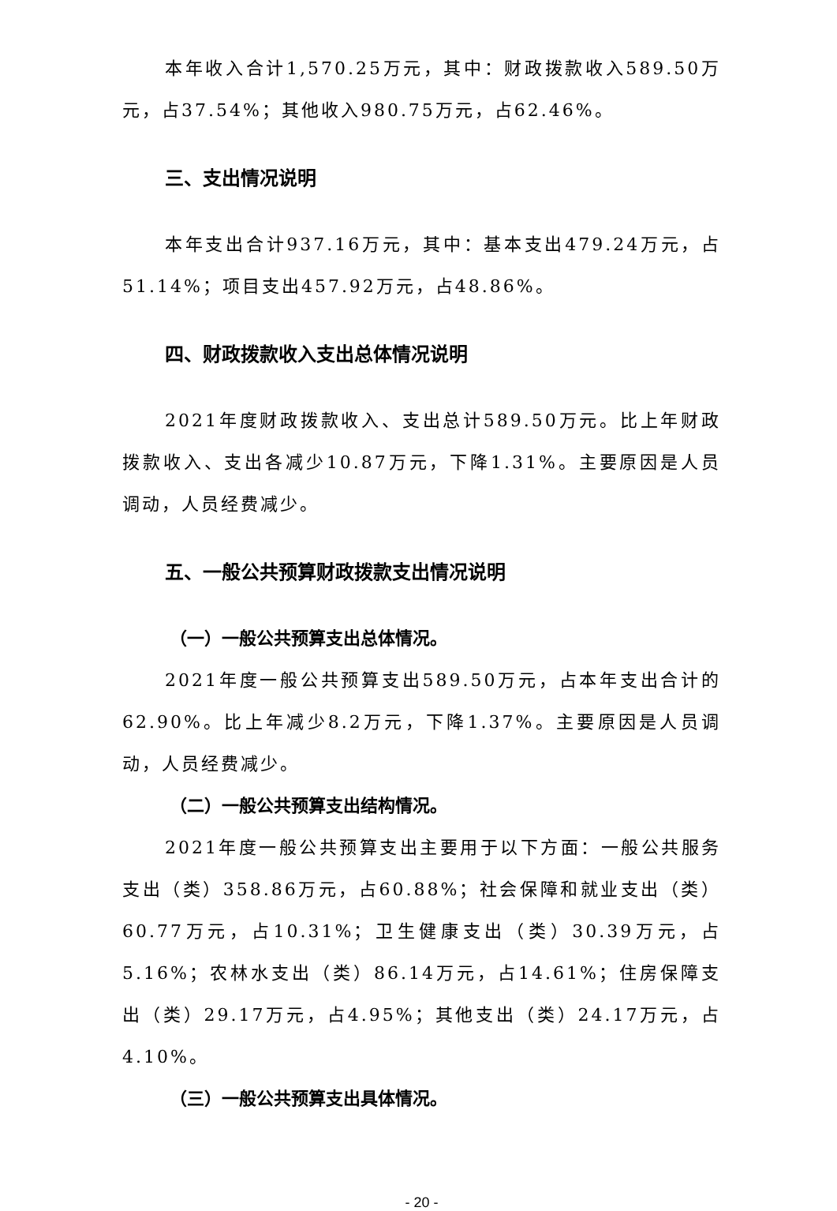本年收入合计1,570.25万元，其中：财政拨款收入589.50万元，占37.54%；其他收入980.75万元，占62.46%。
三、支出情况说明
本年支出合计937.16万元，其中：基本支出479.24万元，占51.14%；项目支出457.92万元，占48.86%。
四、财政拨款收入支出总体情况说明
2021年度财政拨款收入、支出总计589.50万元。比上年财政拨款收入、支出各减少10.87万元，下降1.31%。主要原因是人员调动，人员经费减少。
五、一般公共预算财政拨款支出情况说明
（一）一般公共预算支出总体情况。
2021年度一般公共预算支出589.50万元，占本年支出合计的62.90%。比上年减少8.2万元，下降1.37%。主要原因是人员调动，人员经费减少。
（二）一般公共预算支出结构情况。
2021年度一般公共预算支出主要用于以下方面：一般公共服务支出（类）358.86万元，占60.88%；社会保障和就业支出（类）60.77万元，占10.31%；卫生健康支出（类）30.39万元，占5.16%；农林水支出（类）86.14万元，占14.61%；住房保障支出（类）29.17万元，占4.95%；其他支出（类）24.17万元，占4.10%。
（三）一般公共预算支出具体情况。
- 20 -